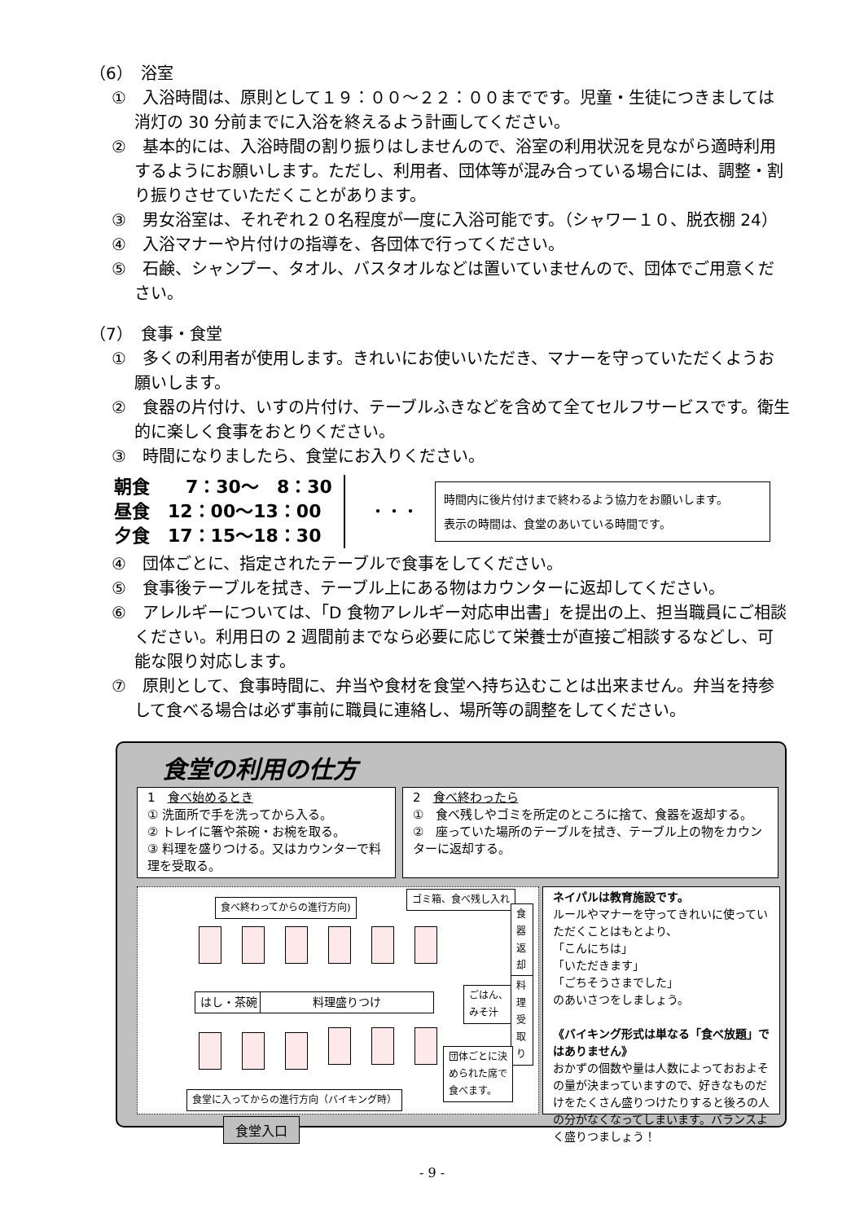（6）　浴室
①　入浴時間は、原則として１９：００～２２：００までです。児童・生徒につきましては消灯の 30 分前までに入浴を終えるよう計画してください。
②　基本的には、入浴時間の割り振りはしませんので、浴室の利用状況を見ながら適時利用するようにお願いします。ただし、利用者、団体等が混み合っている場合には、調整・割り振りさせていただくことがあります。
③　男女浴室は、それぞれ２０名程度が一度に入浴可能です。（シャワー１０、脱衣棚 24）
④　入浴マナーや片付けの指導を、各団体で行ってください。
⑤　石鹸、シャンプー、タオル、バスタオルなどは置いていませんので、団体でご用意ください。
（7）　食事・食堂
①　多くの利用者が使用します。きれいにお使いいただき、マナーを守っていただくようお願いします。
②　食器の片付け、いすの片付け、テーブルふきなどを含めて全てセルフサービスです。衛生的に楽しく食事をおとりください。
③　時間になりましたら、食堂にお入りください。
朝食　　7：30～　8：30
昼食　12：00～13：00
夕食　17：15～18：30
・・・
時間内に後片付けまで終わるよう協力をお願いします。
表示の時間は、食堂のあいている時間です。
④　団体ごとに、指定されたテーブルで食事をしてください。
⑤　食事後テーブルを拭き、テーブル上にある物はカウンターに返却してください。
⑥　アレルギーについては、「D 食物アレルギー対応申出書」を提出の上、担当職員にご相談ください。利用日の 2 週間前までなら必要に応じて栄養士が直接ご相談するなどし、可能な限り対応します。
⑦　原則として、食事時間に、弁当や食材を食堂へ持ち込むことは出来ません。弁当を持参して食べる場合は必ず事前に職員に連絡し、場所等の調整をしてください。
食堂の利用の仕方
1　食べ始めるとき
① 洗面所で手を洗ってから入る。
② トレイに箸や茶碗・お椀を取る。
③ 料理を盛りつける。又はカウンターで料理を受取る。
2　食べ終わったら
①　食べ残しやゴミを所定のところに捨て、食器を返却する。
②　座っていた場所のテーブルを拭き、テーブル上の物をカウンターに返却する。
食べ終わってからの進行方向)
ゴミ箱、食べ残し入れ
食器返却
はし・茶碗 料理盛りつけ
ごはん、
みそ汁
料理受取り
団体ごとに決
められた席で
食べます。
食堂に入ってからの進行方向（バイキング時）
ネイパルは教育施設です。
ルールやマナーを守ってきれいに使っていただくことはもとより、
「こんにちは」
「いただきます」
「ごちそうさまでした」
のあいさつをしましょう。
《バイキング形式は単なる「食べ放題」ではありません》
おかずの個数や量は人数によっておおよその量が決まっていますので、好きなものだけをたくさん盛りつけたりすると後ろの人の分がなくなってしまいます。バランスよく盛りつましょう！
食堂入口
- 9 -